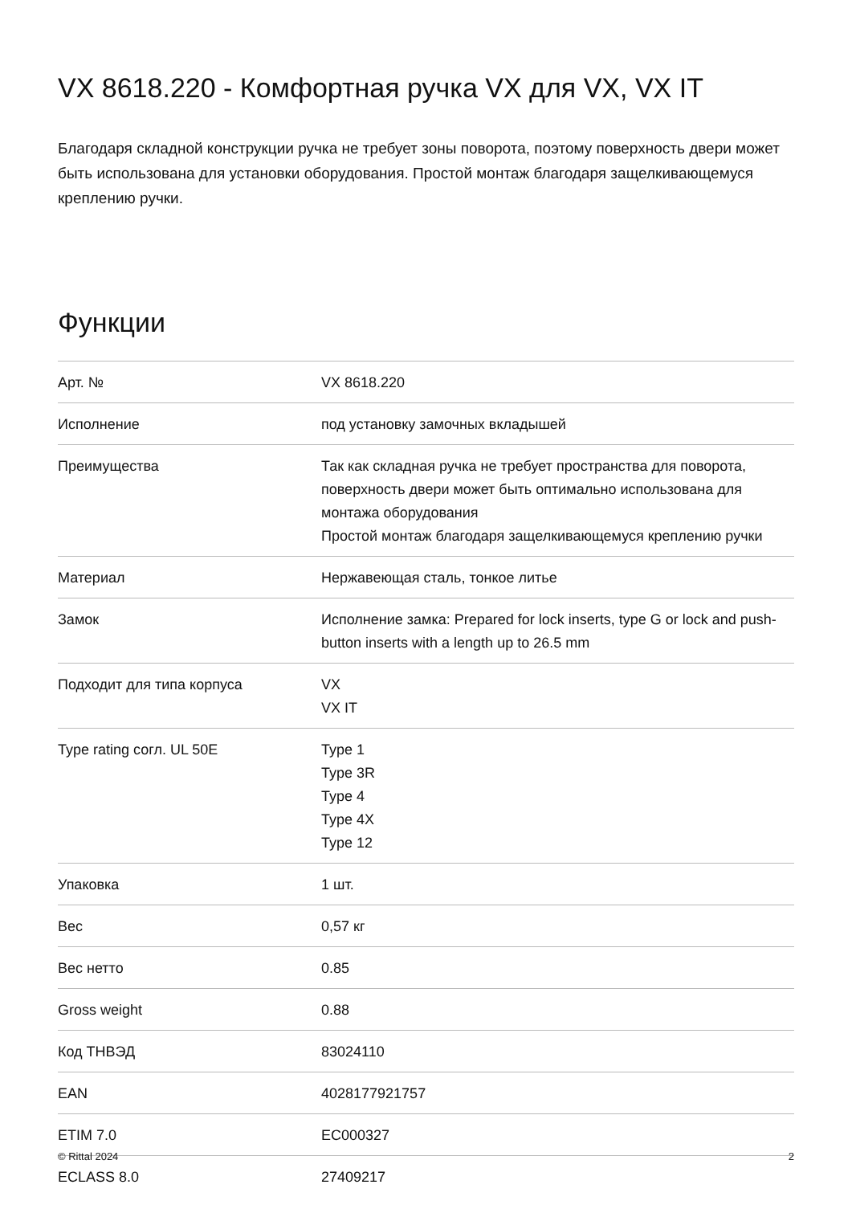VX 8618.220 - Комфортная ручка VX для VX, VX IT
Благодаря складной конструкции ручка не требует зоны поворота, поэтому поверхность двери может быть использована для установки оборудования. Простой монтаж благодаря защелкивающемуся креплению ручки.
Функции
| Арт. № | VX 8618.220 |
| Исполнение | под установку замочных вкладышей |
| Преимущества | Так как складная ручка не требует пространства для поворота, поверхность двери может быть оптимально использована для монтажа оборудования Простой монтаж благодаря защелкивающемуся креплению ручки |
| Материал | Нержавеющая сталь, тонкое литье |
| Замок | Исполнение замка: Prepared for lock inserts, type G or lock and push-button inserts with a length up to 26.5 mm |
| Подходит для типа корпуса | VX VX IT |
| Type rating согл. UL 50E | Type 1 Type 3R Type 4 Type 4X Type 12 |
| Упаковка | 1 шт. |
| Вес | 0,57 кг |
| Вес нетто | 0.85 |
| Gross weight | 0.88 |
| Код ТНВЭД | 83024110 |
| EAN | 4028177921757 |
| ETIM 7.0 | EC000327 |
| ECLASS 8.0 | 27409217 |
© Rittal 2024 2